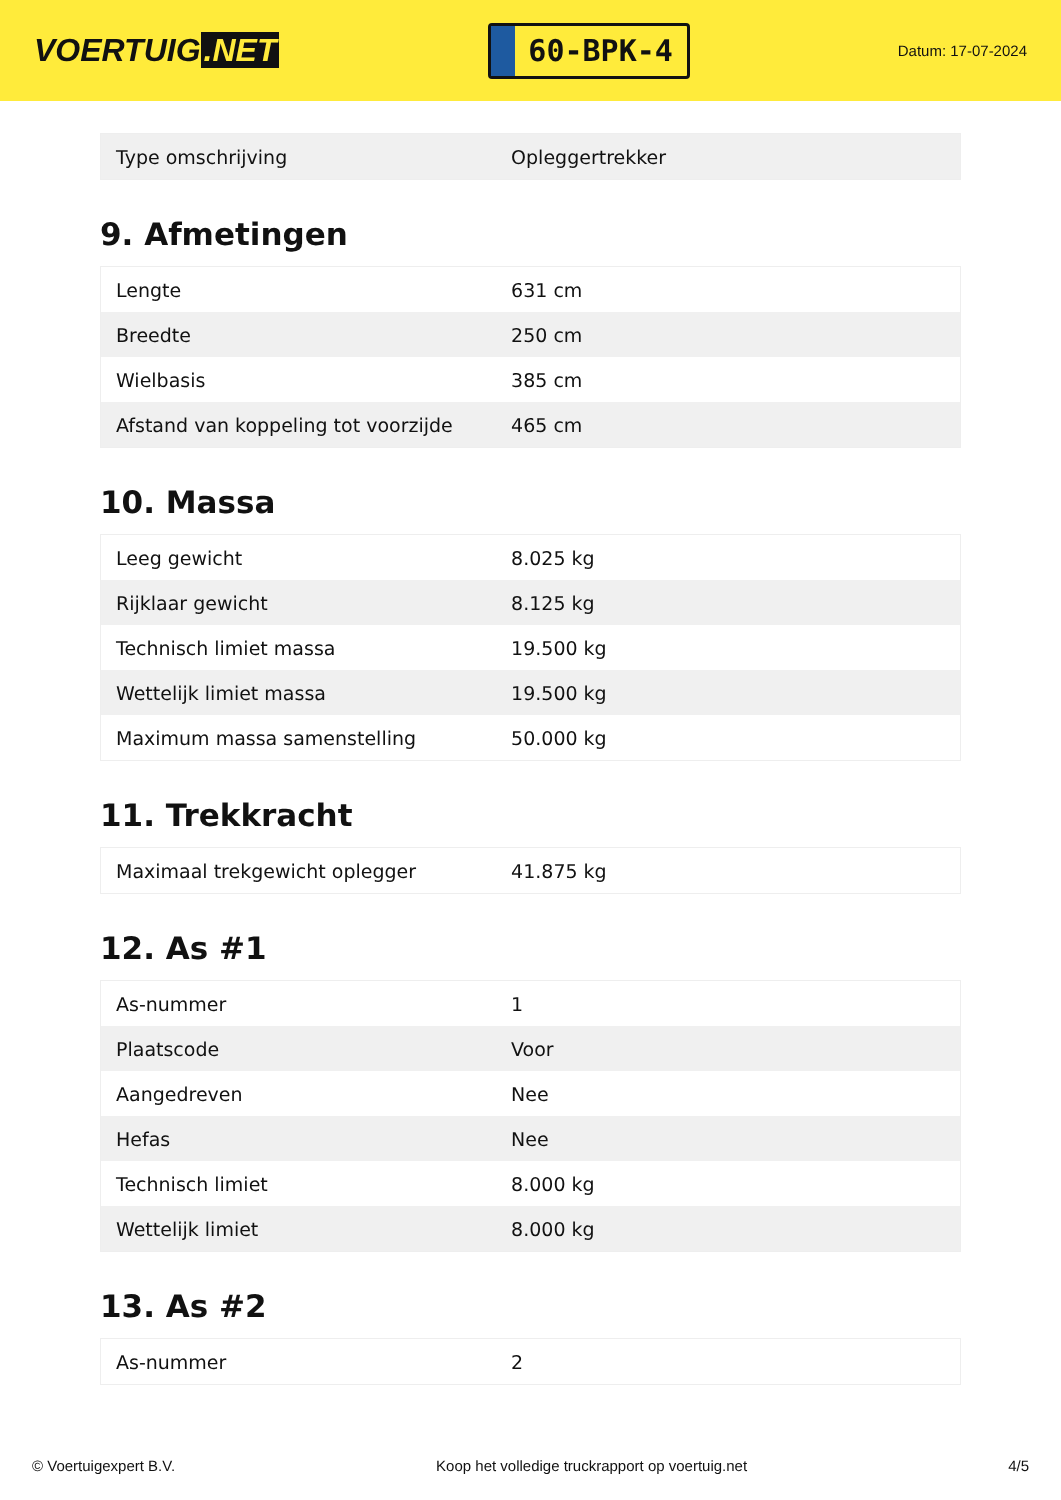VOERTUIG.NET
60-BPK-4
Datum: 17-07-2024
| Type omschrijving | Opleggertrekker |
9. Afmetingen
| Lengte | 631 cm |
| Breedte | 250 cm |
| Wielbasis | 385 cm |
| Afstand van koppeling tot voorzijde | 465 cm |
10. Massa
| Leeg gewicht | 8.025 kg |
| Rijklaar gewicht | 8.125 kg |
| Technisch limiet massa | 19.500 kg |
| Wettelijk limiet massa | 19.500 kg |
| Maximum massa samenstelling | 50.000 kg |
11. Trekkracht
| Maximaal trekgewicht oplegger | 41.875 kg |
12. As #1
| As-nummer | 1 |
| Plaatscode | Voor |
| Aangedreven | Nee |
| Hefas | Nee |
| Technisch limiet | 8.000 kg |
| Wettelijk limiet | 8.000 kg |
13. As #2
| As-nummer | 2 |
© Voertuigexpert B.V. Koop het volledige truckrapport op voertuig.net 4/5